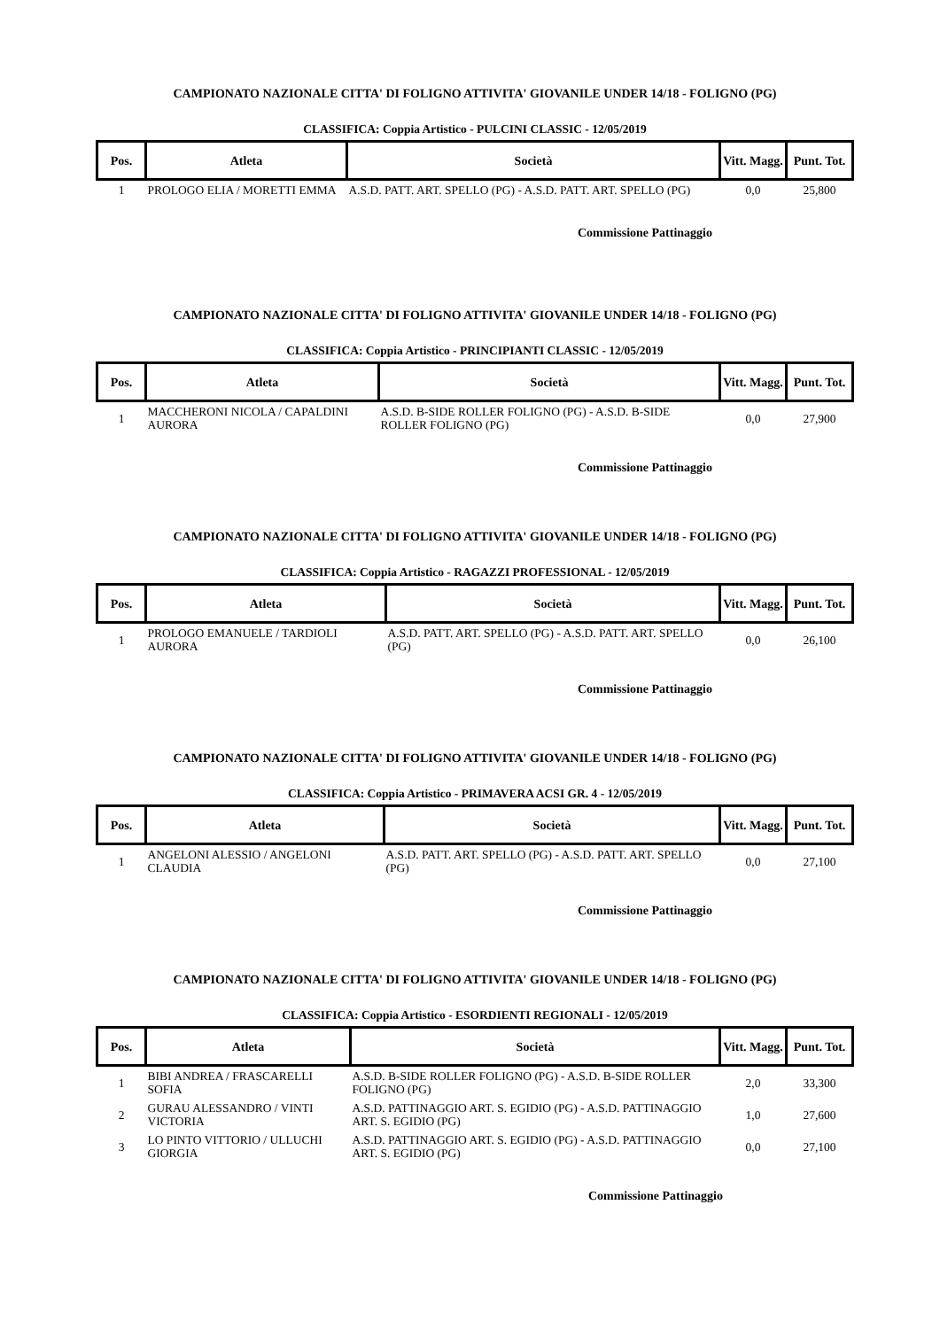CAMPIONATO NAZIONALE CITTA' DI FOLIGNO ATTIVITA' GIOVANILE UNDER 14/18 - FOLIGNO (PG)
CLASSIFICA: Coppia Artistico - PULCINI CLASSIC - 12/05/2019
| Pos. | Atleta | Società | Vitt. Magg. | Punt. Tot. |
| --- | --- | --- | --- | --- |
| 1 | PROLOGO ELIA / MORETTI EMMA | A.S.D. PATT. ART. SPELLO (PG) - A.S.D. PATT. ART. SPELLO (PG) | 0,0 | 25,800 |
Commissione Pattinaggio
CAMPIONATO NAZIONALE CITTA' DI FOLIGNO ATTIVITA' GIOVANILE UNDER 14/18 - FOLIGNO (PG)
CLASSIFICA: Coppia Artistico - PRINCIPIANTI CLASSIC - 12/05/2019
| Pos. | Atleta | Società | Vitt. Magg. | Punt. Tot. |
| --- | --- | --- | --- | --- |
| 1 | MACCHERONI NICOLA / CAPALDINI AURORA | A.S.D. B-SIDE ROLLER FOLIGNO (PG) - A.S.D. B-SIDE ROLLER FOLIGNO (PG) | 0,0 | 27,900 |
Commissione Pattinaggio
CAMPIONATO NAZIONALE CITTA' DI FOLIGNO ATTIVITA' GIOVANILE UNDER 14/18 - FOLIGNO (PG)
CLASSIFICA: Coppia Artistico - RAGAZZI PROFESSIONAL - 12/05/2019
| Pos. | Atleta | Società | Vitt. Magg. | Punt. Tot. |
| --- | --- | --- | --- | --- |
| 1 | PROLOGO EMANUELE / TARDIOLI AURORA | A.S.D. PATT. ART. SPELLO (PG) - A.S.D. PATT. ART. SPELLO (PG) | 0,0 | 26,100 |
Commissione Pattinaggio
CAMPIONATO NAZIONALE CITTA' DI FOLIGNO ATTIVITA' GIOVANILE UNDER 14/18 - FOLIGNO (PG)
CLASSIFICA: Coppia Artistico - PRIMAVERA ACSI GR. 4 - 12/05/2019
| Pos. | Atleta | Società | Vitt. Magg. | Punt. Tot. |
| --- | --- | --- | --- | --- |
| 1 | ANGELONI ALESSIO / ANGELONI CLAUDIA | A.S.D. PATT. ART. SPELLO (PG) - A.S.D. PATT. ART. SPELLO (PG) | 0,0 | 27,100 |
Commissione Pattinaggio
CAMPIONATO NAZIONALE CITTA' DI FOLIGNO ATTIVITA' GIOVANILE UNDER 14/18 - FOLIGNO (PG)
CLASSIFICA: Coppia Artistico - ESORDIENTI REGIONALI - 12/05/2019
| Pos. | Atleta | Società | Vitt. Magg. | Punt. Tot. |
| --- | --- | --- | --- | --- |
| 1 | BIBI ANDREA / FRASCARELLI SOFIA | A.S.D. B-SIDE ROLLER FOLIGNO (PG) - A.S.D. B-SIDE ROLLER FOLIGNO (PG) | 2,0 | 33,300 |
| 2 | GURAU ALESSANDRO / VINTI VICTORIA | A.S.D. PATTINAGGIO ART. S. EGIDIO (PG) - A.S.D. PATTINAGGIO ART. S. EGIDIO (PG) | 1,0 | 27,600 |
| 3 | LO PINTO VITTORIO / ULLUCHI GIORGIA | A.S.D. PATTINAGGIO ART. S. EGIDIO (PG) - A.S.D. PATTINAGGIO ART. S. EGIDIO (PG) | 0,0 | 27,100 |
Commissione Pattinaggio